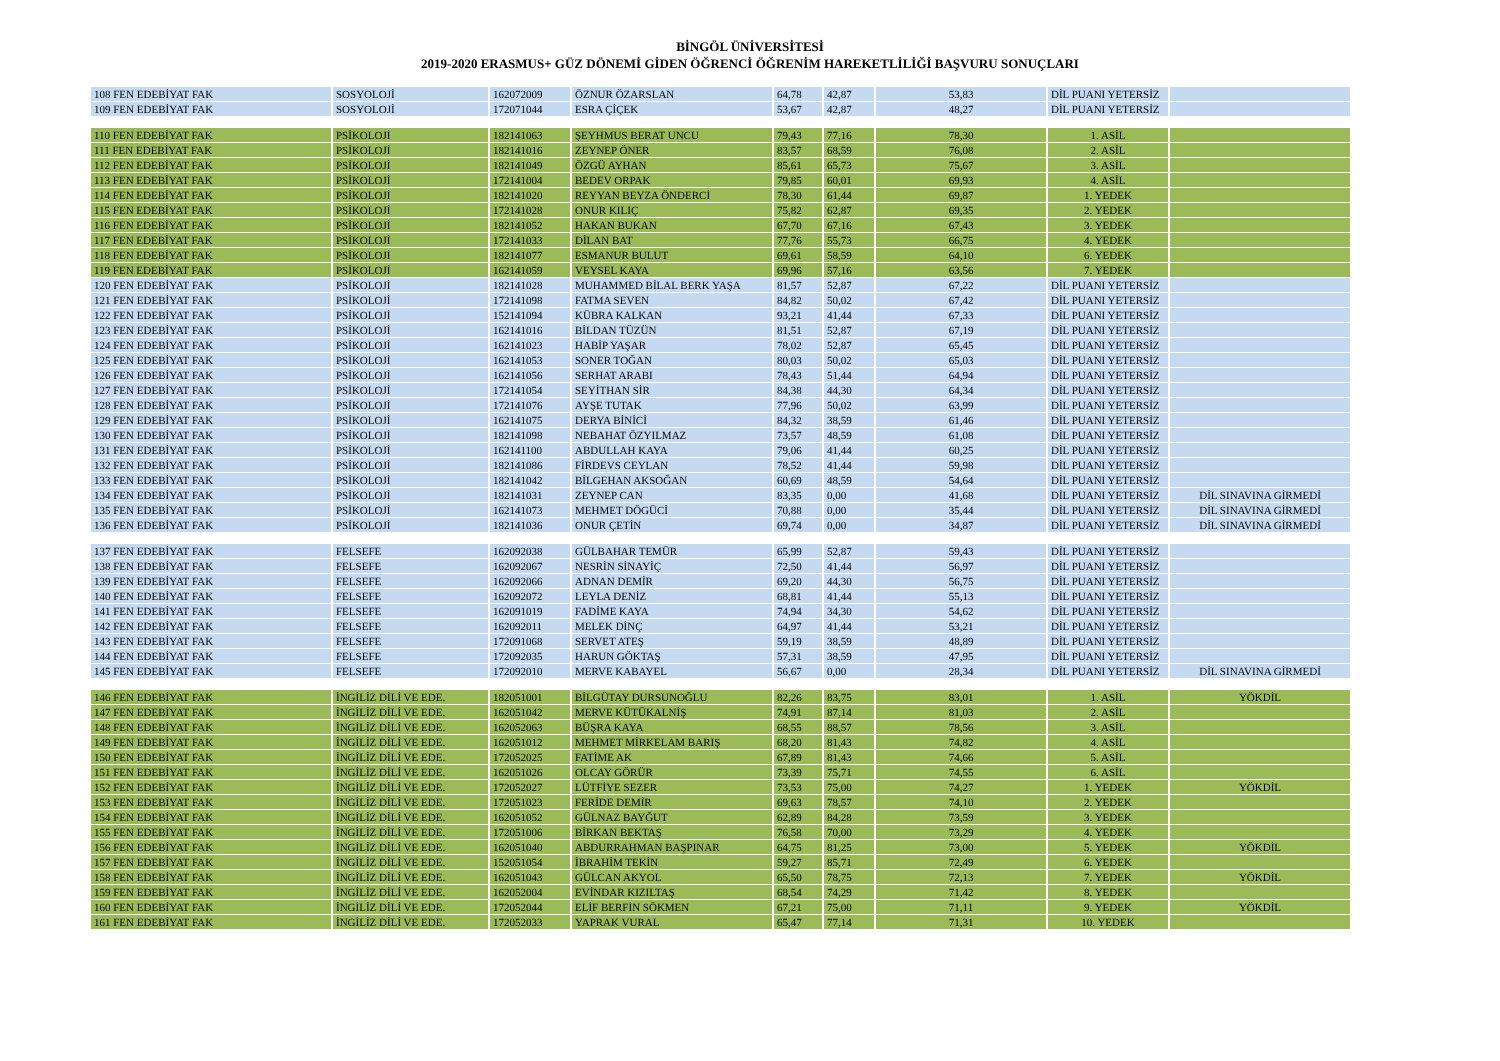BİNGÖL ÜNİVERSİTESİ
2019-2020 ERASMUS+ GÜZ DÖNEMİ GİDEN ÖĞRENCİ ÖĞRENİM HAREKETLİLİĞİ BAŞVURU SONUÇLARI
| 108 FEN EDEBİYAT FAK | SOSYOLOJİ | 162072009 | ÖZNUR ÖZARSLAN | 64,78 | 42,87 | 53,83 | DİL PUANI YETERSİZ | |
| 109 FEN EDEBİYAT FAK | SOSYOLOJİ | 172071044 | ESRA ÇİÇEK | 53,67 | 42,87 | 48,27 | DİL PUANI YETERSİZ | |
| 110 FEN EDEBİYAT FAK | PSİKOLOJİ | 182141063 | ŞEYHMUS BERAT UNCU | 79,43 | 77,16 | 78,30 | 1. ASİL | |
| 111 FEN EDEBİYAT FAK | PSİKOLOJİ | 182141016 | ZEYNEP ÖNER | 83,57 | 68,59 | 76,08 | 2. ASİL | |
| 112 FEN EDEBİYAT FAK | PSİKOLOJİ | 182141049 | ÖZGÜ AYHAN | 85,61 | 65,73 | 75,67 | 3. ASİL | |
| 113 FEN EDEBİYAT FAK | PSİKOLOJİ | 172141004 | BEDEV ORPAK | 79,85 | 60,01 | 69,93 | 4. ASİL | |
| 114 FEN EDEBİYAT FAK | PSİKOLOJİ | 182141020 | REYYAN BEYZA ÖNDERCİ | 78,30 | 61,44 | 69,87 | 1. YEDEK | |
| 115 FEN EDEBİYAT FAK | PSİKOLOJİ | 172141028 | ONUR KILIÇ | 75,82 | 62,87 | 69,35 | 2. YEDEK | |
| 116 FEN EDEBİYAT FAK | PSİKOLOJİ | 182141052 | HAKAN BUKAN | 67,70 | 67,16 | 67,43 | 3. YEDEK | |
| 117 FEN EDEBİYAT FAK | PSİKOLOJİ | 172141033 | DİLAN BAT | 77,76 | 55,73 | 66,75 | 4. YEDEK | |
| 118 FEN EDEBİYAT FAK | PSİKOLOJİ | 182141077 | ESMANUR BULUT | 69,61 | 58,59 | 64,10 | 6. YEDEK | |
| 119 FEN EDEBİYAT FAK | PSİKOLOJİ | 162141059 | VEYSEL KAYA | 69,96 | 57,16 | 63,56 | 7. YEDEK | |
| 120 FEN EDEBİYAT FAK | PSİKOLOJİ | 182141028 | MUHAMMED BİLAL BERK YAŞA | 81,57 | 52,87 | 67,22 | DİL PUANI YETERSİZ | |
| 121 FEN EDEBİYAT FAK | PSİKOLOJİ | 172141098 | FATMA SEVEN | 84,82 | 50,02 | 67,42 | DİL PUANI YETERSİZ | |
| 122 FEN EDEBİYAT FAK | PSİKOLOJİ | 152141094 | KÜBRA KALKAN | 93,21 | 41,44 | 67,33 | DİL PUANI YETERSİZ | |
| 123 FEN EDEBİYAT FAK | PSİKOLOJİ | 162141016 | BİLDAN TÜZÜN | 81,51 | 52,87 | 67,19 | DİL PUANI YETERSİZ | |
| 124 FEN EDEBİYAT FAK | PSİKOLOJİ | 162141023 | HABİP YAŞAR | 78,02 | 52,87 | 65,45 | DİL PUANI YETERSİZ | |
| 125 FEN EDEBİYAT FAK | PSİKOLOJİ | 162141053 | SONER TOĞAN | 80,03 | 50,02 | 65,03 | DİL PUANI YETERSİZ | |
| 126 FEN EDEBİYAT FAK | PSİKOLOJİ | 162141056 | SERHAT ARABI | 78,43 | 51,44 | 64,94 | DİL PUANI YETERSİZ | |
| 127 FEN EDEBİYAT FAK | PSİKOLOJİ | 172141054 | SEYİTHAN SİR | 84,38 | 44,30 | 64,34 | DİL PUANI YETERSİZ | |
| 128 FEN EDEBİYAT FAK | PSİKOLOJİ | 172141076 | AYŞE TUTAK | 77,96 | 50,02 | 63,99 | DİL PUANI YETERSİZ | |
| 129 FEN EDEBİYAT FAK | PSİKOLOJİ | 162141075 | DERYA BİNİCİ | 84,32 | 38,59 | 61,46 | DİL PUANI YETERSİZ | |
| 130 FEN EDEBİYAT FAK | PSİKOLOJİ | 182141098 | NEBAHAT ÖZYILMAZ | 73,57 | 48,59 | 61,08 | DİL PUANI YETERSİZ | |
| 131 FEN EDEBİYAT FAK | PSİKOLOJİ | 162141100 | ABDULLAH KAYA | 79,06 | 41,44 | 60,25 | DİL PUANI YETERSİZ | |
| 132 FEN EDEBİYAT FAK | PSİKOLOJİ | 182141086 | FİRDEVS CEYLAN | 78,52 | 41,44 | 59,98 | DİL PUANI YETERSİZ | |
| 133 FEN EDEBİYAT FAK | PSİKOLOJİ | 182141042 | BİLGEHAN AKSOĞAN | 60,69 | 48,59 | 54,64 | DİL PUANI YETERSİZ | |
| 134 FEN EDEBİYAT FAK | PSİKOLOJİ | 182141031 | ZEYNEP CAN | 83,35 | 0,00 | 41,68 | DİL PUANI YETERSİZ | DİL SINAVINA GİRMEDİ |
| 135 FEN EDEBİYAT FAK | PSİKOLOJİ | 162141073 | MEHMET DÖGÜCİ | 70,88 | 0,00 | 35,44 | DİL PUANI YETERSİZ | DİL SINAVINA GİRMEDİ |
| 136 FEN EDEBİYAT FAK | PSİKOLOJİ | 182141036 | ONUR ÇETİN | 69,74 | 0,00 | 34,87 | DİL PUANI YETERSİZ | DİL SINAVINA GİRMEDİ |
| 137 FEN EDEBİYAT FAK | FELSEFE | 162092038 | GÜLBAHAR TEMÜR | 65,99 | 52,87 | 59,43 | DİL PUANI YETERSİZ | |
| 138 FEN EDEBİYAT FAK | FELSEFE | 162092067 | NESRİN SİNAYİÇ | 72,50 | 41,44 | 56,97 | DİL PUANI YETERSİZ | |
| 139 FEN EDEBİYAT FAK | FELSEFE | 162092066 | ADNAN DEMİR | 69,20 | 44,30 | 56,75 | DİL PUANI YETERSİZ | |
| 140 FEN EDEBİYAT FAK | FELSEFE | 162092072 | LEYLA DENİZ | 68,81 | 41,44 | 55,13 | DİL PUANI YETERSİZ | |
| 141 FEN EDEBİYAT FAK | FELSEFE | 162091019 | FADİME KAYA | 74,94 | 34,30 | 54,62 | DİL PUANI YETERSİZ | |
| 142 FEN EDEBİYAT FAK | FELSEFE | 162092011 | MELEK DİNÇ | 64,97 | 41,44 | 53,21 | DİL PUANI YETERSİZ | |
| 143 FEN EDEBİYAT FAK | FELSEFE | 172091068 | SERVET ATEŞ | 59,19 | 38,59 | 48,89 | DİL PUANI YETERSİZ | |
| 144 FEN EDEBİYAT FAK | FELSEFE | 172092035 | HARUN GÖKTAŞ | 57,31 | 38,59 | 47,95 | DİL PUANI YETERSİZ | |
| 145 FEN EDEBİYAT FAK | FELSEFE | 172092010 | MERVE KABAYEL | 56,67 | 0,00 | 28,34 | DİL PUANI YETERSİZ | DİL SINAVINA GİRMEDİ |
| 146 FEN EDEBİYAT FAK | İNGİLİZ DİLİ VE EDE. | 182051001 | BİLGÜTAY DURSUNOĞLU | 82,26 | 83,75 | 83,01 | 1. ASİL | YÖKDİL |
| 147 FEN EDEBİYAT FAK | İNGİLİZ DİLİ VE EDE. | 162051042 | MERVE KÜTÜKALNİŞ | 74,91 | 87,14 | 81,03 | 2. ASİL | |
| 148 FEN EDEBİYAT FAK | İNGİLİZ DİLİ VE EDE. | 162052063 | BÜŞRA KAYA | 68,55 | 88,57 | 78,56 | 3. ASİL | |
| 149 FEN EDEBİYAT FAK | İNGİLİZ DİLİ VE EDE. | 162051012 | MEHMET MİRKELAM BARIŞ | 68,20 | 81,43 | 74,82 | 4. ASİL | |
| 150 FEN EDEBİYAT FAK | İNGİLİZ DİLİ VE EDE. | 172052025 | FATİME AK | 67,89 | 81,43 | 74,66 | 5. ASİL | |
| 151 FEN EDEBİYAT FAK | İNGİLİZ DİLİ VE EDE. | 162051026 | OLCAY GÖRÜR | 73,39 | 75,71 | 74,55 | 6. ASİL | |
| 152 FEN EDEBİYAT FAK | İNGİLİZ DİLİ VE EDE. | 172052027 | LÜTFİYE SEZER | 73,53 | 75,00 | 74,27 | 1. YEDEK | YÖKDİL |
| 153 FEN EDEBİYAT FAK | İNGİLİZ DİLİ VE EDE. | 172051023 | FERİDE DEMİR | 69,63 | 78,57 | 74,10 | 2. YEDEK | |
| 154 FEN EDEBİYAT FAK | İNGİLİZ DİLİ VE EDE. | 162051052 | GÜLNAZ BAYĞUT | 62,89 | 84,28 | 73,59 | 3. YEDEK | |
| 155 FEN EDEBİYAT FAK | İNGİLİZ DİLİ VE EDE. | 172051006 | BİRKAN BEKTAŞ | 76,58 | 70,00 | 73,29 | 4. YEDEK | |
| 156 FEN EDEBİYAT FAK | İNGİLİZ DİLİ VE EDE. | 162051040 | ABDURRAHMAN BAŞPINAR | 64,75 | 81,25 | 73,00 | 5. YEDEK | YÖKDİL |
| 157 FEN EDEBİYAT FAK | İNGİLİZ DİLİ VE EDE. | 152051054 | İBRAHİM TEKİN | 59,27 | 85,71 | 72,49 | 6. YEDEK | |
| 158 FEN EDEBİYAT FAK | İNGİLİZ DİLİ VE EDE. | 162051043 | GÜLCAN AKYOL | 65,50 | 78,75 | 72,13 | 7. YEDEK | YÖKDİL |
| 159 FEN EDEBİYAT FAK | İNGİLİZ DİLİ VE EDE. | 162052004 | EVİNDAR KIZILTAŞ | 68,54 | 74,29 | 71,42 | 8. YEDEK | |
| 160 FEN EDEBİYAT FAK | İNGİLİZ DİLİ VE EDE. | 172052044 | ELİF BERFİN SÖKMEN | 67,21 | 75,00 | 71,11 | 9. YEDEK | YÖKDİL |
| 161 FEN EDEBİYAT FAK | İNGİLİZ DİLİ VE EDE. | 172052033 | YAPRAK VURAL | 65,47 | 77,14 | 71,31 | 10. YEDEK | |